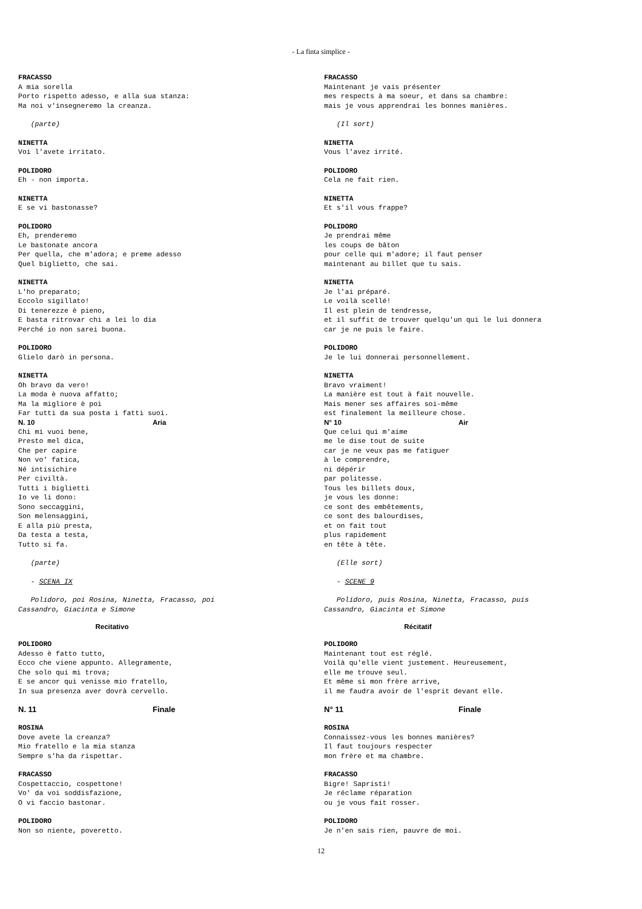- La finta simplice -
FRACASSO A mia sorella Porto rispetto adesso, e alla sua stanza: Ma noi v'insegneremo la creanza.
(parte)
NINETTA Voi l'avete irritato.
POLIDORO Eh - non importa.
NINETTA E se vi bastonasse?
POLIDORO Eh, prenderemo Le bastonate ancora Per quella, che m'adora; e preme adesso Quel biglietto, che sai.
NINETTA L'ho preparato; Eccolo sigillato! Di tenerezze è pieno, E basta ritrovar chi a lei lo dia Perché io non sarei buona.
POLIDORO Glielo darò in persona.
NINETTA Oh bravo da vero! La moda è nuova affatto; Ma la migliore è poi Far tutti da sua posta i fatti suoi.
N. 10 Aria
Chi mi vuoi bene, Presto mel dica, Che per capire Non vo' fatica, Né intisichire Per civiltà. Tutti i biglietti Io ve li dono: Sono seccaggini, Son melensaggini, E alla più presta, Da testa a testa, Tutto si fa.
(parte)
- SCENA IX
Polidoro, poi Rosina, Ninetta, Fracasso, poi Cassandro, Giacinta e Simone
Recitativo
POLIDORO Adesso è fatto tutto, Ecco che viene appunto. Allegramente, Che solo qui mi trova; E se ancor qui venisse mio fratello, In sua presenza aver dovrà cervello.
N. 11 Finale
ROSINA Dove avete la creanza? Mio fratello e la mia stanza Sempre s'ha da rispettar.
FRACASSO Cospettaccio, cospettone! Vo' da voi soddisfazione, O vi faccio bastonar.
POLIDORO Non so niente, poveretto.
FRACASSO Maintenant je vais présenter mes respects à ma soeur, et dans sa chambre: mais je vous apprendrai les bonnes manières.
(Il sort)
NINETTA Vous l'avez irrité.
POLIDORO Cela ne fait rien.
NINETTA Et s'il vous frappe?
POLIDORO Je prendrai même les coups de bâton pour celle qui m'adore; il faut penser maintenant au billet que tu sais.
NINETTA Je l'ai préparé. Le voilà scellé! Il est plein de tendresse, et il suffit de trouver quelqu'un qui le lui donnera car je ne puis le faire.
POLIDORO Je le lui donnerai personnellement.
NINETTA Bravo vraiment! La manière est tout à fait nouvelle. Mais mener ses affaires soi-même est finalement la meilleure chose.
N° 10 Air
Que celui qui m'aime me le dise tout de suite car je ne veux pas me fatiguer à le comprendre, ni dépérir par politesse. Tous les billets doux, je vous les donne: ce sont des embêtements, ce sont des balourdises, et on fait tout plus rapidement en tête à tête.
(Elle sort)
- SCENE 9
Polidoro, puis Rosina, Ninetta, Fracasso, puis Cassandro, Giacinta et Simone
Récitatif
POLIDORO Maintenant tout est réglé. Voilà qu'elle vient justement. Heureusement, elle me trouve seul. Et même si mon frère arrive, il me faudra avoir de l'esprit devant elle.
N° 11 Finale
ROSINA Connaissez-vous les bonnes manières? Il faut toujours respecter mon frère et ma chambre.
FRACASSO Bigre! Sapristi! Je réclame réparation ou je vous fait rosser.
POLIDORO Je n'en sais rien, pauvre de moi.
12